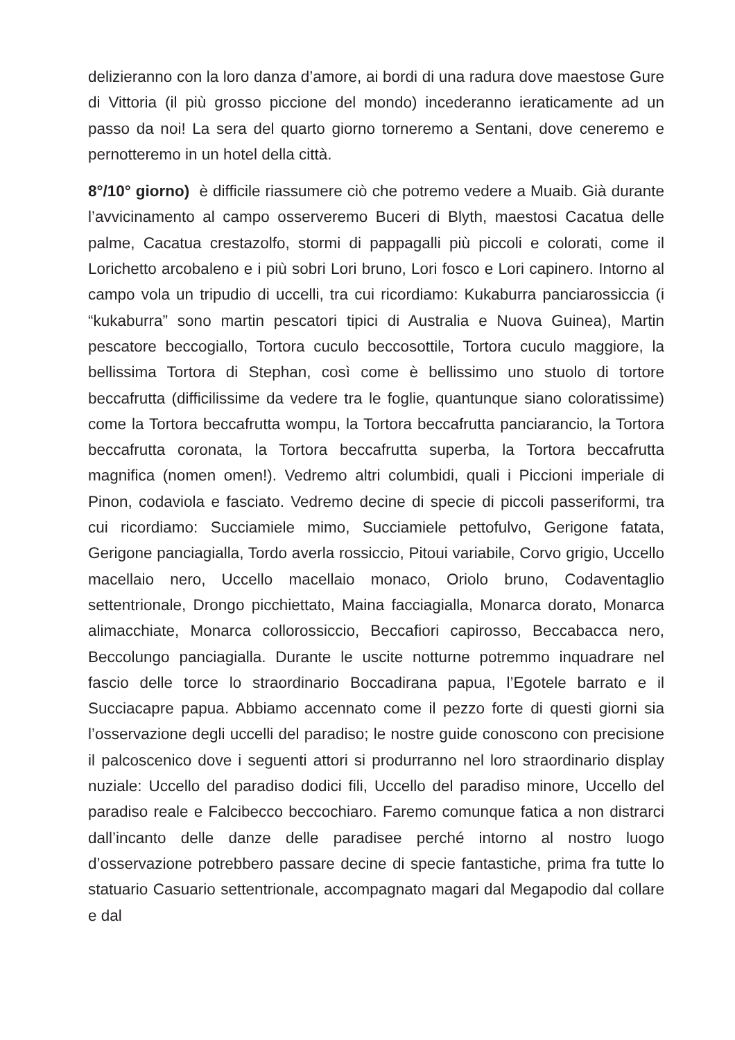delizieranno con la loro danza d’amore, ai bordi di una radura dove maestose Gure di Vittoria (il più grosso piccione del mondo) incederanno ieraticamente ad un passo da noi! La sera del quarto giorno torneremo a Sentani, dove ceneremo e pernotteremo in un hotel della città.
8°/10° giorno) è difficile riassumere ciò che potremo vedere a Muaib. Già durante l’avvicinamento al campo osserveremo Buceri di Blyth, maestosi Cacatua delle palme, Cacatua crestazolfo, stormi di pappagalli più piccoli e colorati, come il Lorichetto arcobaleno e i più sobri Lori bruno, Lori fosco e Lori capinero. Intorno al campo vola un tripudio di uccelli, tra cui ricordiamo: Kukaburra panciarossiccia (i “kukaburra” sono martin pescatori tipici di Australia e Nuova Guinea), Martin pescatore beccogiallo, Tortora cuculo beccosottile, Tortora cuculo maggiore, la bellissima Tortora di Stephan, così come è bellissimo uno stuolo di tortore beccafrutta (difficilissime da vedere tra le foglie, quantunque siano coloratissime) come la Tortora beccafrutta wompu, la Tortora beccafrutta panciarancio, la Tortora beccafrutta coronata, la Tortora beccafrutta superba, la Tortora beccafrutta magnifica (nomen omen!). Vedremo altri columbidi, quali i Piccioni imperiale di Pinon, codaviola e fasciato. Vedremo decine di specie di piccoli passeriformi, tra cui ricordiamo: Succiamiele mimo, Succiamiele pettofulvo, Gerigone fatata, Gerigone panciagialla, Tordo averla rossiccio, Pitoui variabile, Corvo grigio, Uccello macellaio nero, Uccello macellaio monaco, Oriolo bruno, Codaventaglio settentrionale, Drongo picchiettato, Maina facciagialla, Monarca dorato, Monarca alimacchiate, Monarca collorossiccio, Beccafiori capirosso, Beccabacca nero, Beccolungo panciagialla. Durante le uscite notturne potremmo inquadrare nel fascio delle torce lo straordinario Boccadirana papua, l’Egotele barrato e il Succiacapre papua. Abbiamo accennato come il pezzo forte di questi giorni sia l’osservazione degli uccelli del paradiso; le nostre guide conoscono con precisione il palcoscenico dove i seguenti attori si produrranno nel loro straordinario display nuziale: Uccello del paradiso dodici fili, Uccello del paradiso minore, Uccello del paradiso reale e Falcibecco beccochiaro. Faremo comunque fatica a non distrarci dall’incanto delle danze delle paradisee perché intorno al nostro luogo d’osservazione potrebbero passare decine di specie fantastiche, prima fra tutte lo statuario Casuario settentrionale, accompagnato magari dal Megapodio dal collare e dal